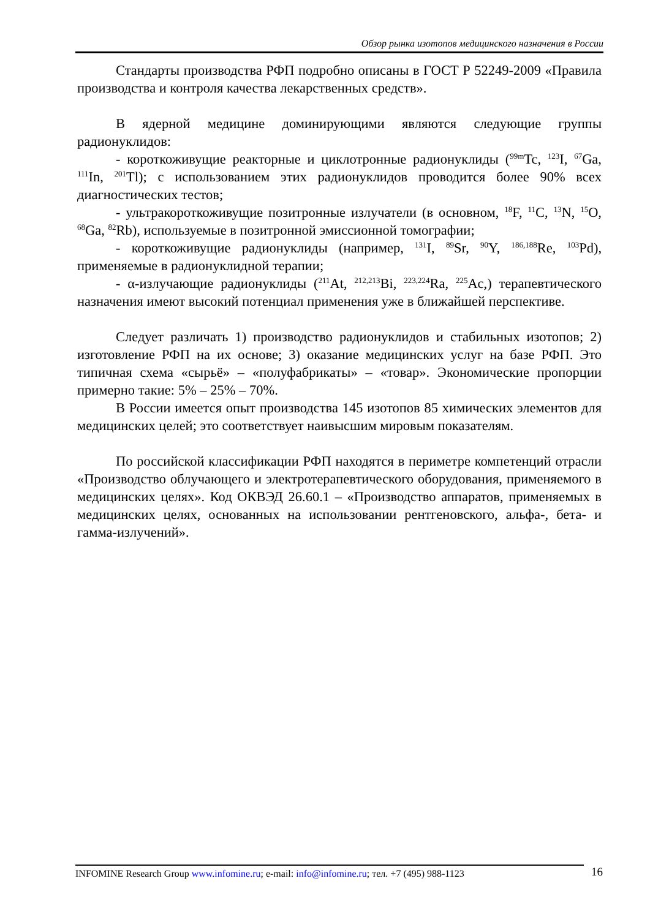Обзор рынка изотопов медицинского назначения в России
Стандарты производства РФП подробно описаны в ГОСТ Р 52249-2009 «Правила производства и контроля качества лекарственных средств».
В ядерной медицине доминирующими являются следующие группы радионуклидов:
- короткоживущие реакторные и циклотронные радионуклиды (<sup>99m</sup>Tc, <sup>123</sup>I, <sup>67</sup>Ga, <sup>111</sup>In, <sup>201</sup>Tl); с использованием этих радионуклидов проводится более 90% всех диагностических тестов;
- ультракороткоживущие позитронные излучатели (в основном, <sup>18</sup>F, <sup>11</sup>C, <sup>13</sup>N, <sup>15</sup>O, <sup>68</sup>Ga, <sup>82</sup>Rb), используемые в позитронной эмиссионной томографии;
- короткоживущие радионуклиды (например, <sup>131</sup>I, <sup>89</sup>Sr, <sup>90</sup>Y, <sup>186,188</sup>Re, <sup>103</sup>Pd), применяемые в радионуклидной терапии;
- α-излучающие радионуклиды (<sup>211</sup>At, <sup>212,213</sup>Bi, <sup>223,224</sup>Ra, <sup>225</sup>Ac,) терапевтического назначения имеют высокий потенциал применения уже в ближайшей перспективе.
Следует различать 1) производство радионуклидов и стабильных изотопов; 2) изготовление РФП на их основе; 3) оказание медицинских услуг на базе РФП. Это типичная схема «сырьё» – «полуфабрикаты» – «товар». Экономические пропорции примерно такие: 5% – 25% – 70%.
В России имеется опыт производства 145 изотопов 85 химических элементов для медицинских целей; это соответствует наивысшим мировым показателям.
По российской классификации РФП находятся в периметре компетенций отрасли «Производство облучающего и электротерапевтического оборудования, применяемого в медицинских целях». Код ОКВЭД 26.60.1 – «Производство аппаратов, применяемых в медицинских целях, основанных на использовании рентгеновского, альфа-, бета- и гамма-излучений».
INFOMINE Research Group www.infomine.ru; e-mail: info@infomine.ru; тел. +7 (495) 988-1123
16